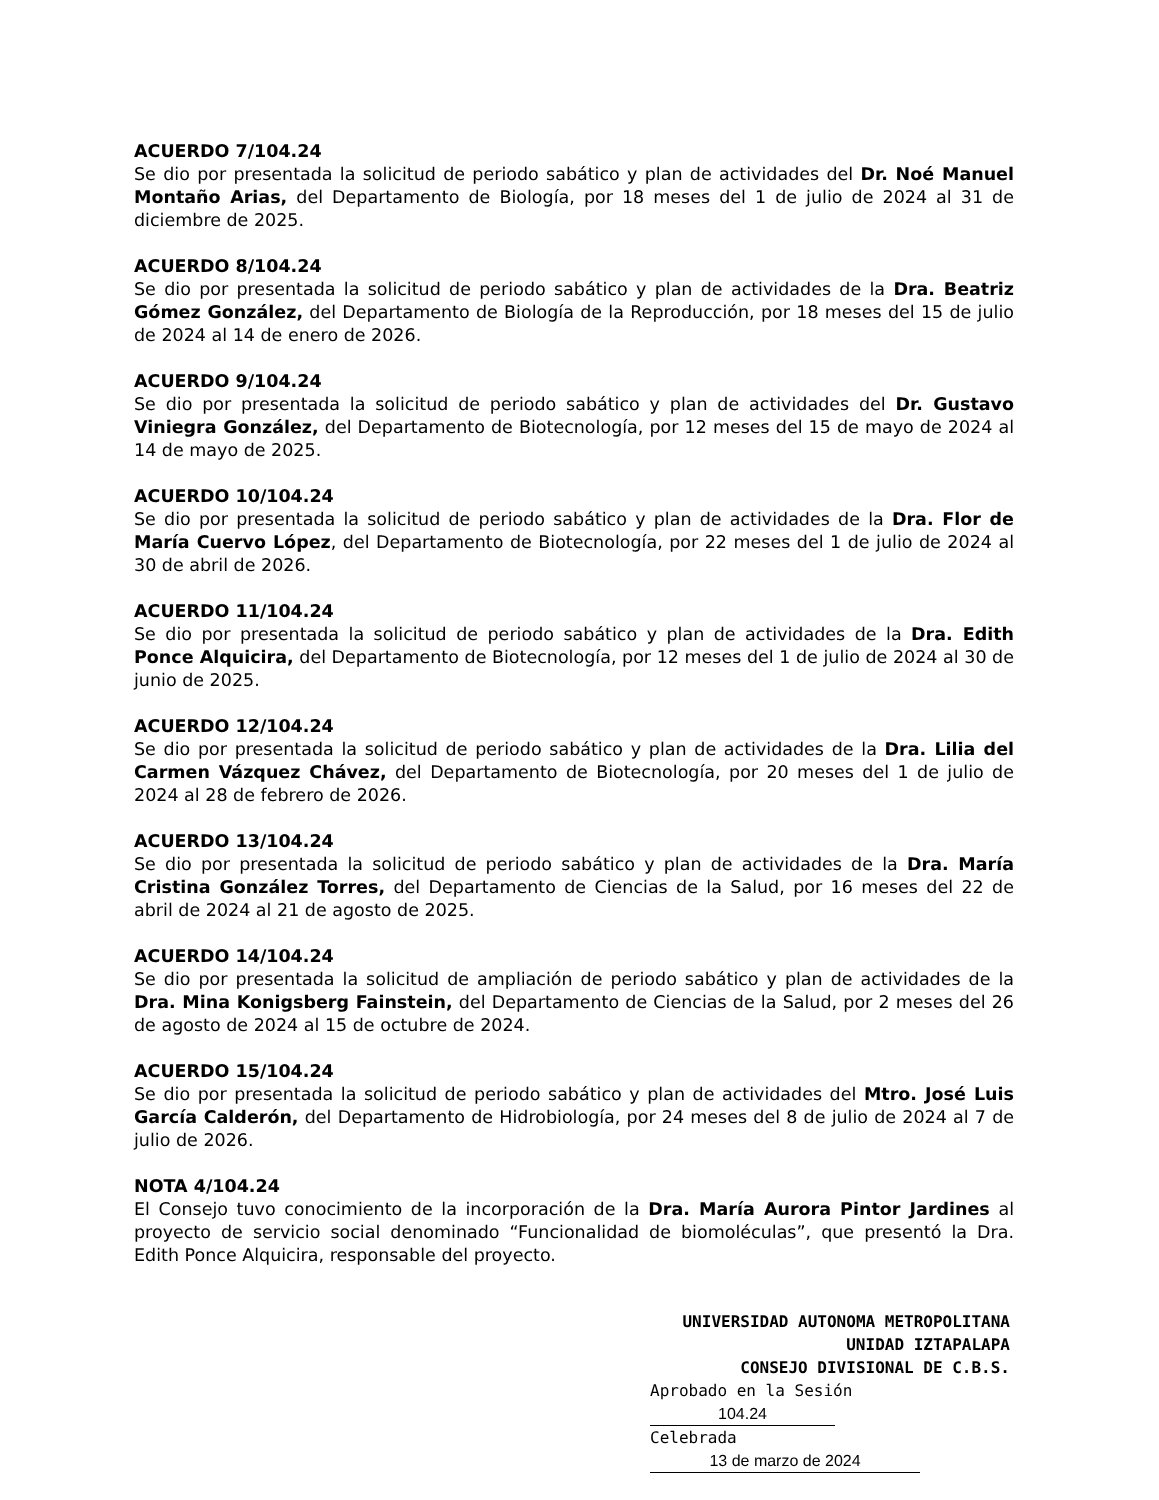ACUERDO 7/104.24
Se dio por presentada la solicitud de periodo sabático y plan de actividades del Dr. Noé Manuel Montaño Arias, del Departamento de Biología, por 18 meses del 1 de julio de 2024 al 31 de diciembre de 2025.
ACUERDO 8/104.24
Se dio por presentada la solicitud de periodo sabático y plan de actividades de la Dra. Beatriz Gómez González, del Departamento de Biología de la Reproducción, por 18 meses del 15 de julio de 2024 al 14 de enero de 2026.
ACUERDO 9/104.24
Se dio por presentada la solicitud de periodo sabático y plan de actividades del Dr. Gustavo Viniegra González, del Departamento de Biotecnología, por 12 meses del 15 de mayo de 2024 al 14 de mayo de 2025.
ACUERDO 10/104.24
Se dio por presentada la solicitud de periodo sabático y plan de actividades de la Dra. Flor de María Cuervo López, del Departamento de Biotecnología, por 22 meses del 1 de julio de 2024 al 30 de abril de 2026.
ACUERDO 11/104.24
Se dio por presentada la solicitud de periodo sabático y plan de actividades de la Dra. Edith Ponce Alquicira, del Departamento de Biotecnología, por 12 meses del 1 de julio de 2024 al 30 de junio de 2025.
ACUERDO 12/104.24
Se dio por presentada la solicitud de periodo sabático y plan de actividades de la Dra. Lilia del Carmen Vázquez Chávez, del Departamento de Biotecnología, por 20 meses del 1 de julio de 2024 al 28 de febrero de 2026.
ACUERDO 13/104.24
Se dio por presentada la solicitud de periodo sabático y plan de actividades de la Dra. María Cristina González Torres, del Departamento de Ciencias de la Salud, por 16 meses del 22 de abril de 2024 al 21 de agosto de 2025.
ACUERDO 14/104.24
Se dio por presentada la solicitud de ampliación de periodo sabático y plan de actividades de la Dra. Mina Konigsberg Fainstein, del Departamento de Ciencias de la Salud, por 2 meses del 26 de agosto de 2024 al 15 de octubre de 2024.
ACUERDO 15/104.24
Se dio por presentada la solicitud de periodo sabático y plan de actividades del Mtro. José Luis García Calderón, del Departamento de Hidrobiología, por 24 meses del 8 de julio de 2024 al 7 de julio de 2026.
NOTA 4/104.24
El Consejo tuvo conocimiento de la incorporación de la Dra. María Aurora Pintor Jardines al proyecto de servicio social denominado “Funcionalidad de biomoléculas”, que presentó la Dra. Edith Ponce Alquicira, responsable del proyecto.
UNIVERSIDAD AUTONOMA METROPOLITANA
UNIDAD IZTAPALAPA
CONSEJO DIVISIONAL DE C.B.S.
Aprobado en la Sesión 104.24
Celebrada 13 de marzo de 2024